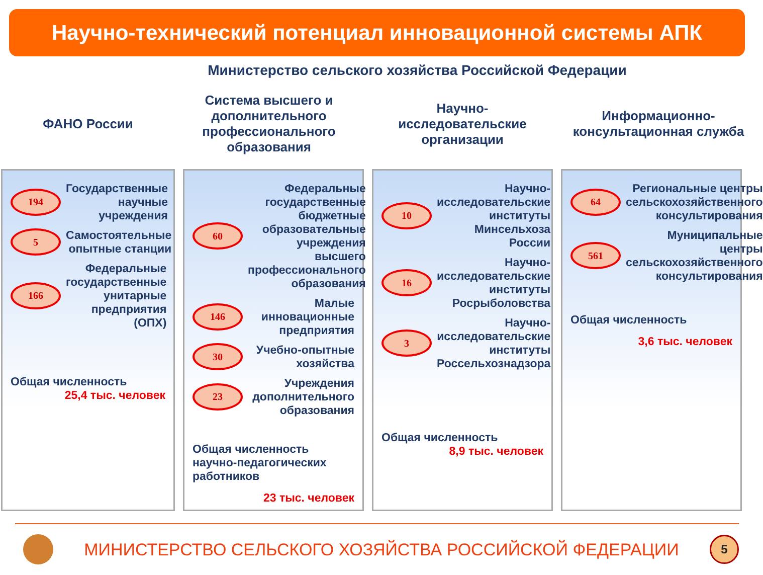Научно-технический потенциал инновационной системы АПК
Министерство сельского хозяйства Российской Федерации
ФАНО России Система высшего и дополнительного профессионального образования
Научно-
исследовательские организации
Информационно-консультационная служба
194
Государственные научные учреждения
5
Самостоятельные опытные станции
166
Федеральные государственные унитарные предприятия (ОПХ)
Общая численность
25,4 тыс. человек
60
Федеральные государственные бюджетные образовательные учреждения высшего профессионального образования
146
Малые инновационные предприятия
30
Учебно-опытные хозяйства
23
Учреждения дополнительного образования
Общая численность научно-педагогических работников
23 тыс. человек
10
Научно-исследовательские институты Минсельхоза России
16
Научно-исследовательские институты Росрыболовства
3
Научно-исследовательские институты Россельхознадзора
Общая численность
8,9 тыс. человек
64
Региональные центры сельскохозяйственного консультирования
561
Муниципальные центры сельскохозяйственного консультирования
Общая численность
3,6 тыс. человек
МИНИСТЕРСТВО СЕЛЬСКОГО ХОЗЯЙСТВА РОССИЙСКОЙ ФЕДЕРАЦИИ
5